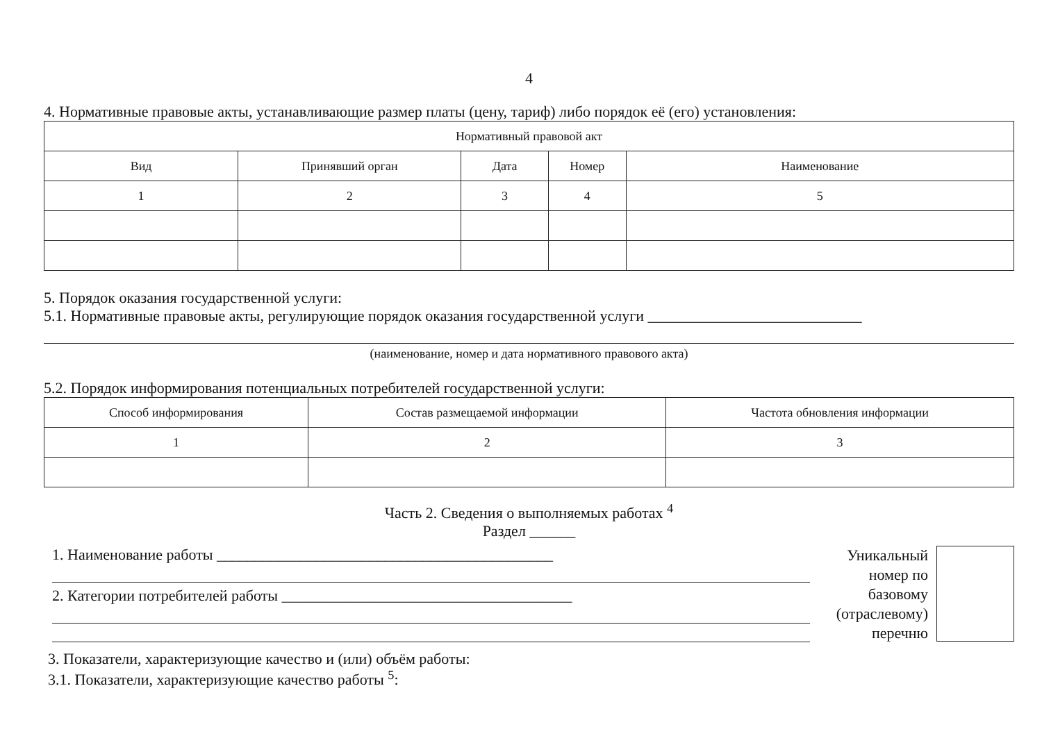4
4. Нормативные правовые акты, устанавливающие размер платы (цену, тариф) либо порядок её (его) установления:
| Нормативный правовой акт | | | | |
| --- | --- | --- | --- | --- |
| Вид | Принявший орган | Дата | Номер | Наименование |
| 1 | 2 | 3 | 4 | 5 |
5. Порядок оказания государственной услуги:
5.1. Нормативные правовые акты, регулирующие порядок оказания государственной услуги ____________________________
(наименование, номер и дата нормативного правового акта)
5.2. Порядок информирования потенциальных потребителей государственной услуги:
| Способ информирования | Состав размещаемой информации | Частота обновления информации |
| --- | --- | --- |
| 1 | 2 | 3 |
Часть 2. Сведения о выполняемых работах <sup>4</sup>
Раздел ______
1. Наименование работы ____________________________________________
2. Категории потребителей работы ______________________________________
Уникальный номер по базовому (отраслевому) перечню
3. Показатели, характеризующие качество и (или) объём работы:
3.1. Показатели, характеризующие качество работы <sup>5</sup>: